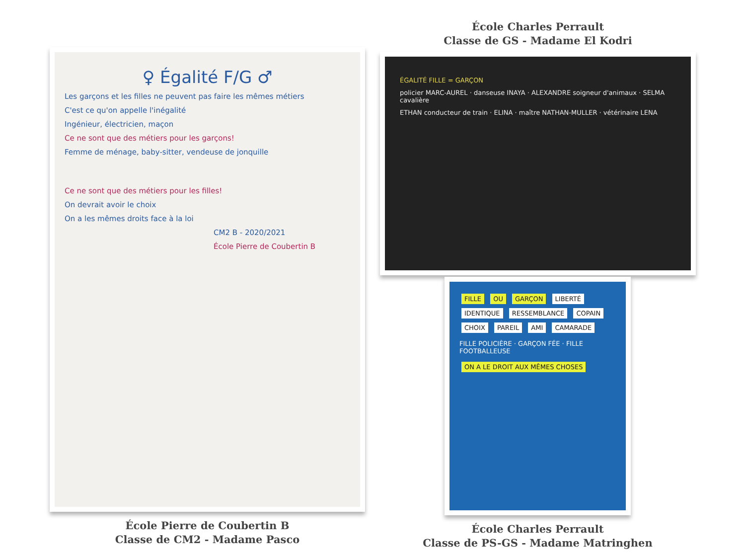♀ Égalité F/G ♂
Les garçons et les filles ne peuvent pas faire les mêmes métiers
C'est ce qu'on appelle l'inégalité
Ingénieur, électricien, maçon
Ce ne sont que des métiers pour les garçons!
Femme de ménage, baby-sitter, vendeuse de jonquille
Ce ne sont que des métiers pour les filles!
On devrait avoir le choix
On a les mêmes droits face à la loi
CM2 B - 2020/2021
École Pierre de Coubertin B
École Pierre de Coubertin B
Classe de CM2 - Madame Pasco
École Charles Perrault
Classe de GS - Madame El Kodri
ÉGALITÉ FILLE = GARÇON
policier MARC-AUREL · danseuse INAYA · ALEXANDRE soigneur d'animaux · SELMA cavalière
ETHAN conducteur de train · ELINA · maître NATHAN-MULLER · vétérinaire LENA
FILLE OU GARÇON LIBERTÉ IDENTIQUE RESSEMBLANCE COPAIN CHOIX PAREIL AMI CAMARADE
FILLE POLICIÈRE · GARÇON FÉE · FILLE FOOTBALLEUSE
ON A LE DROIT AUX MÊMES CHOSES
École Charles Perrault
Classe de PS-GS - Madame Matringhen